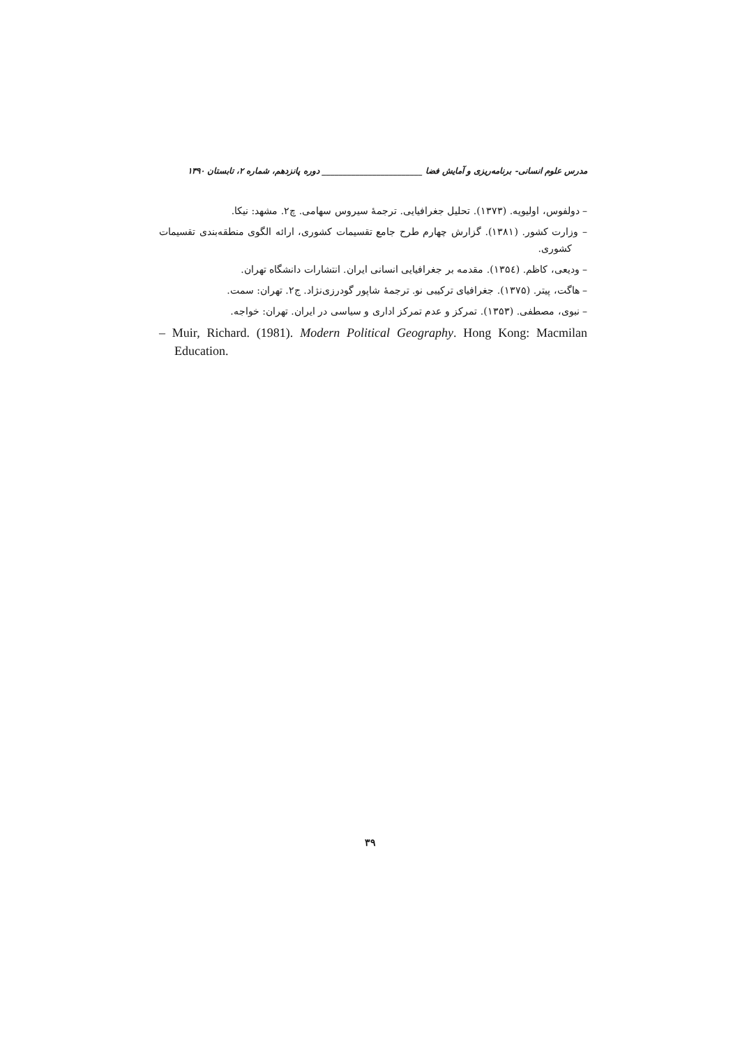مدرس علوم انسانی- برنامه‌ریزی و آمایش فضا ________________________ دوره پانزدهم، شماره ۲، تابستان ۱۳۹۰
– دولفوس، اولیویه. (۱۳۷۳). تحلیل جغرافیایی. ترجمهٔ سیروس سهامی. چ۲. مشهد: نیکا.
– وزارت کشور. (۱۳۸۱). گزارش چهارم طرح جامع تقسیمات کشوری، ارائه الگوی منطقه‌بندی تقسیمات کشوری.
– ودیعی، کاظم. (۱۳۵٤). مقدمه بر جغرافیایی انسانی ایران. انتشارات دانشگاه تهران.
– هاگت، پیتر. (۱۳۷۵). جغرافیای ترکیبی نو. ترجمهٔ شاپور گودرزی‌نژاد. ج۲. تهران: سمت.
– نبوی، مصطفی. (۱۳۵۳). تمرکز و عدم تمرکز اداری و سیاسی در ایران. تهران: خواجه.
– Muir, Richard. (1981). Modern Political Geography. Hong Kong: Macmilan Education.
۳۹